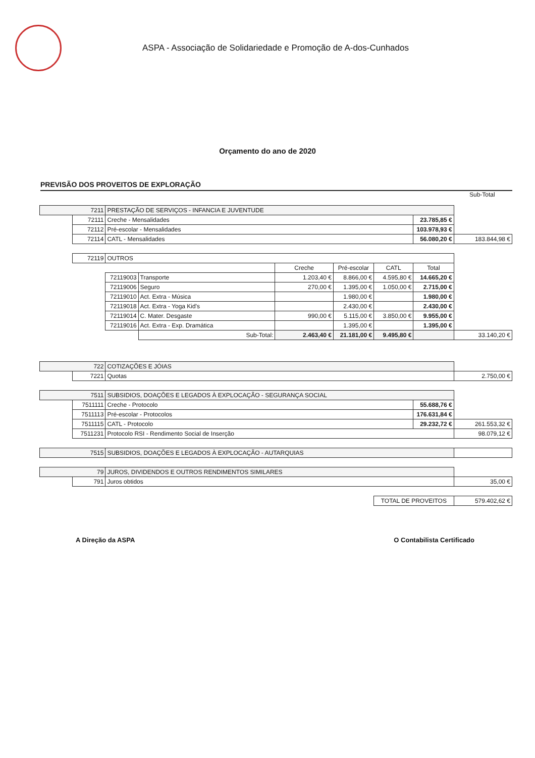ASPA - Associação de Solidariedade e Promoção de A-dos-Cunhados
Orçamento do ano de 2020
PREVISÃO DOS PROVEITOS DE EXPLORAÇÃO
Sub-Total
| 7211 | | PRESTAÇÃO DE SERVIÇOS - INFANCIA E JUVENTUDE | | | | | | |
| | 72111 | Creche - Mensalidades | | | | | 23.785,85 € | |
| | 72112 | Pré-escolar - Mensalidades | | | | | 103.978,93 € | |
| | 72114 | CATL - Mensalidades | | | | | 56.080,20 € | 183.844,98 € |
| | 72119 | OUTROS | | | | | | |
| | | | | Creche | Pré-escolar | CATL | Total | |
| | | 72119003 | Transporte | 1.203,40 € | 8.866,00 € | 4.595,80 € | 14.665,20 € | |
| | | 72119006 | Seguro | 270,00 € | 1.395,00 € | 1.050,00 € | 2.715,00 € | |
| | | 72119010 | Act. Extra - Música | | 1.980,00 € | | 1.980,00 € | |
| | | 72119018 | Act. Extra - Yoga Kid's | | 2.430,00 € | | 2.430,00 € | |
| | | 72119014 | C. Mater. Desgaste | 990,00 € | 5.115,00 € | 3.850,00 € | 9.955,00 € | |
| | | 72119016 | Act. Extra - Exp. Dramática | | 1.395,00 € | | 1.395,00 € | |
| | | | Sub-Total: | 2.463,40 € | 21.181,00 € | 9.495,80 € | | 33.140,20 € |
| 722 | | COTIZAÇÕES E JÓIAS | | | | | | |
| | 7221 | Quotas | | | | | | 2.750,00 € |
| 7511 | | SUBSIDIOS, DOAÇÕES E LEGADOS À EXPLOCAÇÃO - SEGURANÇA SOCIAL | | | | | | |
| | 7511111 | Creche - Protocolo | | | | | 55.688,76 € | |
| | 7511113 | Pré-escolar - Protocolos | | | | | 176.631,84 € | |
| | 7511115 | CATL - Protocolo | | | | | 29.232,72 € | 261.553,32 € |
| | 7511231 | Protocolo RSI - Rendimento Social de Inserção | | | | | | 98.079,12 € |
| 7515 | | SUBSIDIOS, DOAÇÕES E LEGADOS À EXPLOCAÇÃO - AUTARQUIAS | | | | | | |
| 79 | | JUROS, DIVIDENDOS E OUTROS RENDIMENTOS SIMILARES | | | | | | |
| | 791 | Juros obtidos | | | | | | 35,00 € |
| | | | | | | TOTAL DE PROVEITOS | | 579.402,62 € |
A Direção da ASPA O Contabilista Certificado